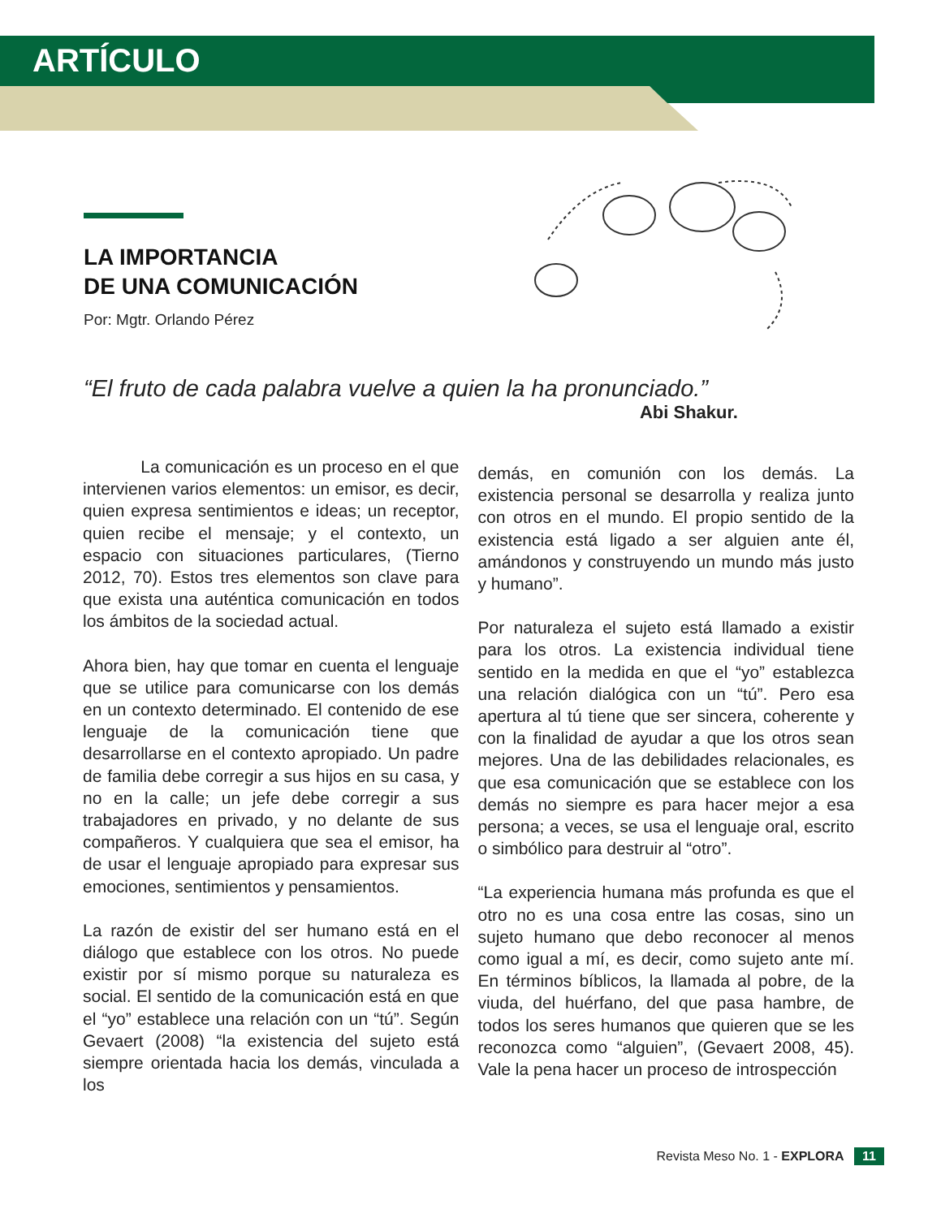ARTÍCULO
LA IMPORTANCIA
DE UNA COMUNICACIÓN
Por: Mgtr. Orlando Pérez
“El fruto de cada palabra vuelve a quien la ha pronunciado.”
Abi Shakur.
La comunicación es un proceso en el que intervienen varios elementos: un emisor, es decir, quien expresa sentimientos e ideas; un receptor, quien recibe el mensaje; y el contexto, un espacio con situaciones particulares, (Tierno 2012, 70). Estos tres elementos son clave para que exista una auténtica comunicación en todos los ámbitos de la sociedad actual.
Ahora bien, hay que tomar en cuenta el lenguaje que se utilice para comunicarse con los demás en un contexto determinado. El contenido de ese lenguaje de la comunicación tiene que desarrollarse en el contexto apropiado. Un padre de familia debe corregir a sus hijos en su casa, y no en la calle; un jefe debe corregir a sus trabajadores en privado, y no delante de sus compañeros. Y cualquiera que sea el emisor, ha de usar el lenguaje apropiado para expresar sus emociones, sentimientos y pensamientos.
La razón de existir del ser humano está en el diálogo que establece con los otros. No puede existir por sí mismo porque su naturaleza es social. El sentido de la comunicación está en que el “yo” establece una relación con un “tú”. Según Gevaert (2008) “la existencia del sujeto está siempre orientada hacia los demás, vinculada a los
demás, en comunión con los demás. La existencia personal se desarrolla y realiza junto con otros en el mundo. El propio sentido de la existencia está ligado a ser alguien ante él, amándonos y construyendo un mundo más justo y humano”.
Por naturaleza el sujeto está llamado a existir para los otros. La existencia individual tiene sentido en la medida en que el “yo” establezca una relación dialógica con un “tú”. Pero esa apertura al tú tiene que ser sincera, coherente y con la finalidad de ayudar a que los otros sean mejores. Una de las debilidades relacionales, es que esa comunicación que se establece con los demás no siempre es para hacer mejor a esa persona; a veces, se usa el lenguaje oral, escrito o simbólico para destruir al “otro”.
“La experiencia humana más profunda es que el otro no es una cosa entre las cosas, sino un sujeto humano que debo reconocer al menos como igual a mí, es decir, como sujeto ante mí. En términos bíblicos, la llamada al pobre, de la viuda, del huérfano, del que pasa hambre, de todos los seres humanos que quieren que se les reconozca como “alguien”, (Gevaert 2008, 45). Vale la pena hacer un proceso de introspección
Revista Meso No. 1 - EXPLORA 11